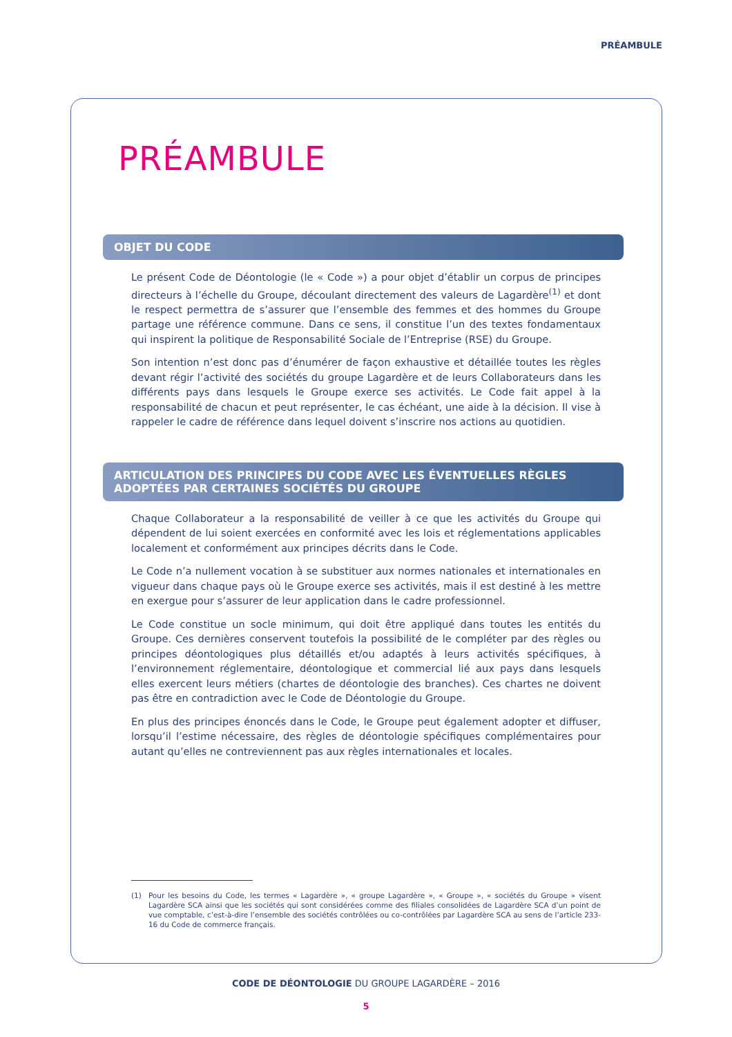PRÉAMBULE
PRÉAMBULE
OBJET DU CODE
Le présent Code de Déontologie (le « Code ») a pour objet d’établir un corpus de principes directeurs à l’échelle du Groupe, découlant directement des valeurs de Lagardère<sup>(1)</sup> et dont le respect permettra de s’assurer que l’ensemble des femmes et des hommes du Groupe partage une référence commune. Dans ce sens, il constitue l’un des textes fondamentaux qui inspirent la politique de Responsabilité Sociale de l’Entreprise (RSE) du Groupe.
Son intention n’est donc pas d’énumérer de façon exhaustive et détaillée toutes les règles devant régir l’activité des sociétés du groupe Lagardère et de leurs Collaborateurs dans les différents pays dans lesquels le Groupe exerce ses activités. Le Code fait appel à la responsabilité de chacun et peut représenter, le cas échéant, une aide à la décision. Il vise à rappeler le cadre de référence dans lequel doivent s’inscrire nos actions au quotidien.
ARTICULATION DES PRINCIPES DU CODE AVEC LES ÉVENTUELLES RÈGLES
ADOPTÉES PAR CERTAINES SOCIÉTÉS DU GROUPE
Chaque Collaborateur a la responsabilité de veiller à ce que les activités du Groupe qui dépendent de lui soient exercées en conformité avec les lois et réglementations applicables localement et conformément aux principes décrits dans le Code.
Le Code n’a nullement vocation à se substituer aux normes nationales et internationales en vigueur dans chaque pays où le Groupe exerce ses activités, mais il est destiné à les mettre en exergue pour s’assurer de leur application dans le cadre professionnel.
Le Code constitue un socle minimum, qui doit être appliqué dans toutes les entités du Groupe. Ces dernières conservent toutefois la possibilité de le compléter par des règles ou principes déontologiques plus détaillés et/ou adaptés à leurs activités spécifiques, à l’environnement réglementaire, déontologique et commercial lié aux pays dans lesquels elles exercent leurs métiers (chartes de déontologie des branches). Ces chartes ne doivent pas être en contradiction avec le Code de Déontologie du Groupe.
En plus des principes énoncés dans le Code, le Groupe peut également adopter et diffuser, lorsqu’il l’estime nécessaire, des règles de déontologie spécifiques complémentaires pour autant qu’elles ne contreviennent pas aux règles internationales et locales.
(1) Pour les besoins du Code, les termes « Lagardère », « groupe Lagardère », « Groupe », « sociétés du Groupe » visent Lagardère SCA ainsi que les sociétés qui sont considérées comme des filiales consolidées de Lagardère SCA d’un point de vue comptable, c’est-à-dire l’ensemble des sociétés contrôlées ou co-contrôlées par Lagardère SCA au sens de l’article 233-16 du Code de commerce français.
CODE DE DÉONTOLOGIE DU GROUPE LAGARDÈRE – 2016
5